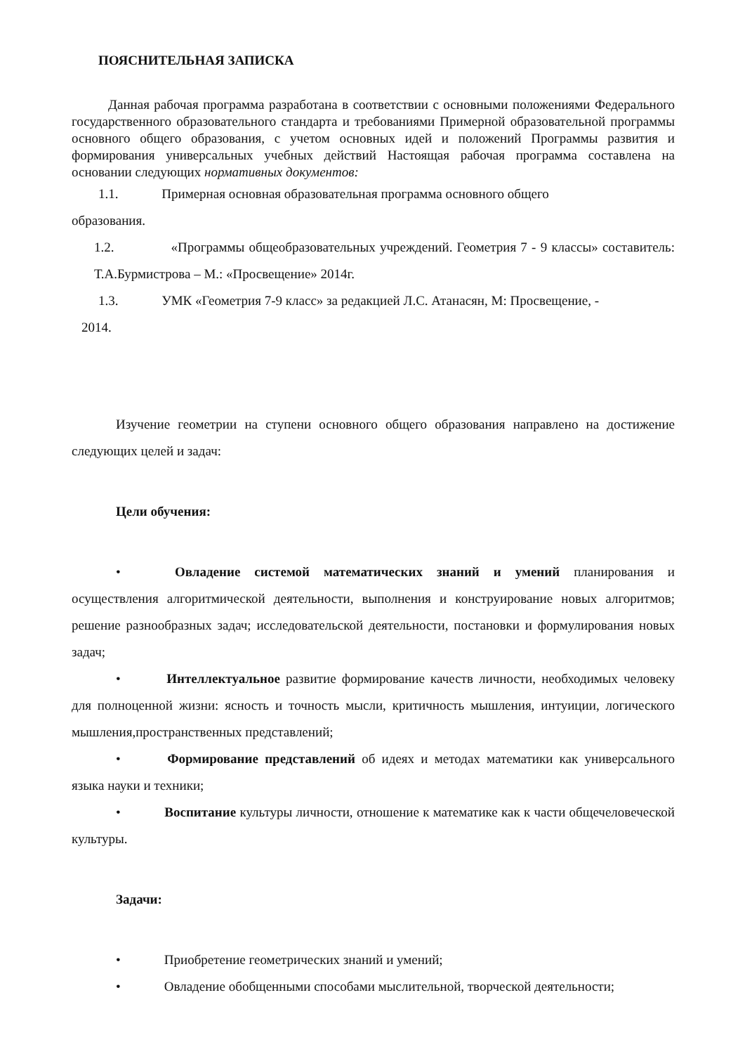ПОЯСНИТЕЛЬНАЯ ЗАПИСКА
Данная рабочая программа разработана в соответствии с основными положениями Федерального государственного образовательного стандарта и требованиями Примерной образовательной программы основного общего образования, с учетом основных идей и положений Программы развития и формирования универсальных учебных действий Настоящая рабочая программа составлена на основании следующих нормативных документов:
1.1. Примерная основная образовательная программа основного общего
образования.
1.2. «Программы общеобразовательных учреждений. Геометрия 7 - 9 классы» составитель: Т.А.Бурмистрова – М.: «Просвещение» 2014г.
1.3. УМК «Геометрия 7-9 класс» за редакцией Л.С. Атанасян, М: Просвещение, -
2014.
Изучение геометрии на ступени основного общего образования направлено на достижение следующих целей и задач:
Цели обучения:
• Овладение системой математических знаний и умений планирования и осуществления алгоритмической деятельности, выполнения и конструирование новых алгоритмов; решение разнообразных задач; исследовательской деятельности, постановки и формулирования новых задач;
• Интеллектуальное развитие формирование качеств личности, необходимых человеку для полноценной жизни: ясность и точность мысли, критичность мышления, интуиции, логического мышления,пространственных представлений;
• Формирование представлений об идеях и методах математики как универсального языка науки и техники;
• Воспитание культуры личности, отношение к математике как к части общечеловеческой культуры.
Задачи:
• Приобретение геометрических знаний и умений;
• Овладение обобщенными способами мыслительной, творческой деятельности;